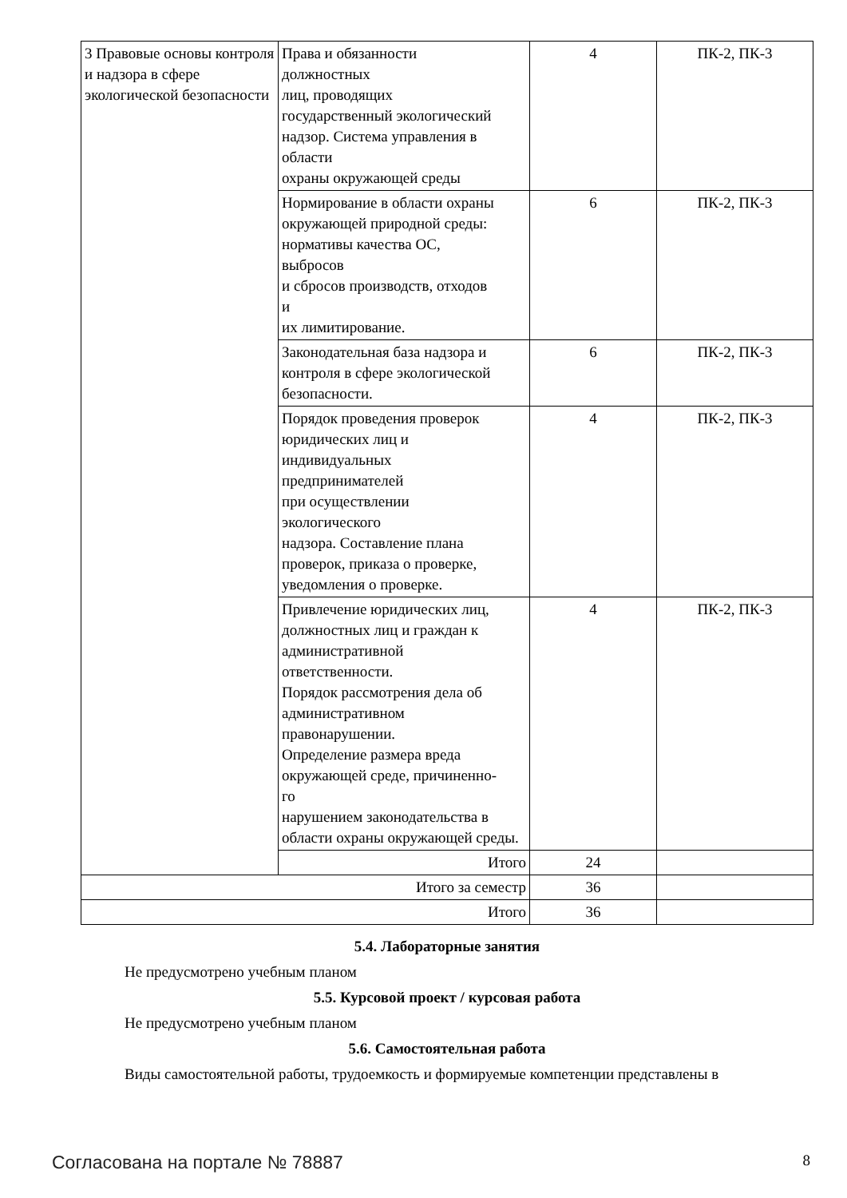| 3 Правовые основы контроля и надзора в сфере экологической безопасности | Права и обязанности должностных лиц, проводящих государственный экологический надзор. Система управления в области охраны окружающей среды | 4 | ПК-2, ПК-3 |
| | Нормирование в области охраны окружающей природной среды: нормативы качества ОС, выбросов и сбросов производств, отходов и их лимитирование. | 6 | ПК-2, ПК-3 |
| | Законодательная база надзора и контроля в сфере экологической безопасности. | 6 | ПК-2, ПК-3 |
| | Порядок проведения проверок юридических лиц и индивидуальных предпринимателей при осуществлении экологического надзора. Составление плана проверок, приказа о проверке, уведомления о проверке. | 4 | ПК-2, ПК-3 |
| | Привлечение юридических лиц, должностных лиц и граждан к административной ответственности. Порядок рассмотрения дела об административном правонарушении. Определение размера вреда окружающей среде, причиненно- го нарушением законодательства в области охраны окружающей среды. | 4 | ПК-2, ПК-3 |
| | Итого | 24 | |
| Итого за семестр | | 36 | |
| Итого | | 36 | |
5.4. Лабораторные занятия
Не предусмотрено учебным планом
5.5. Курсовой проект / курсовая работа
Не предусмотрено учебным планом
5.6. Самостоятельная работа
Виды самостоятельной работы, трудоемкость и формируемые компетенции представлены в
Согласована на портале № 78887 8